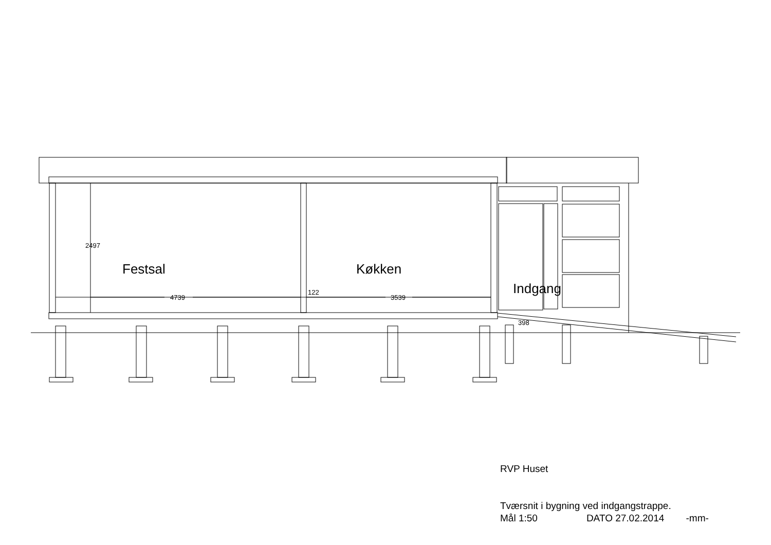Festsal Køkken
Indgang
4739
122
3539
2497
398
RVP Huset
Tværsnit i bygning ved indgangstrappe.
Mål 1:50 DATO 27.02.2014 -mm-